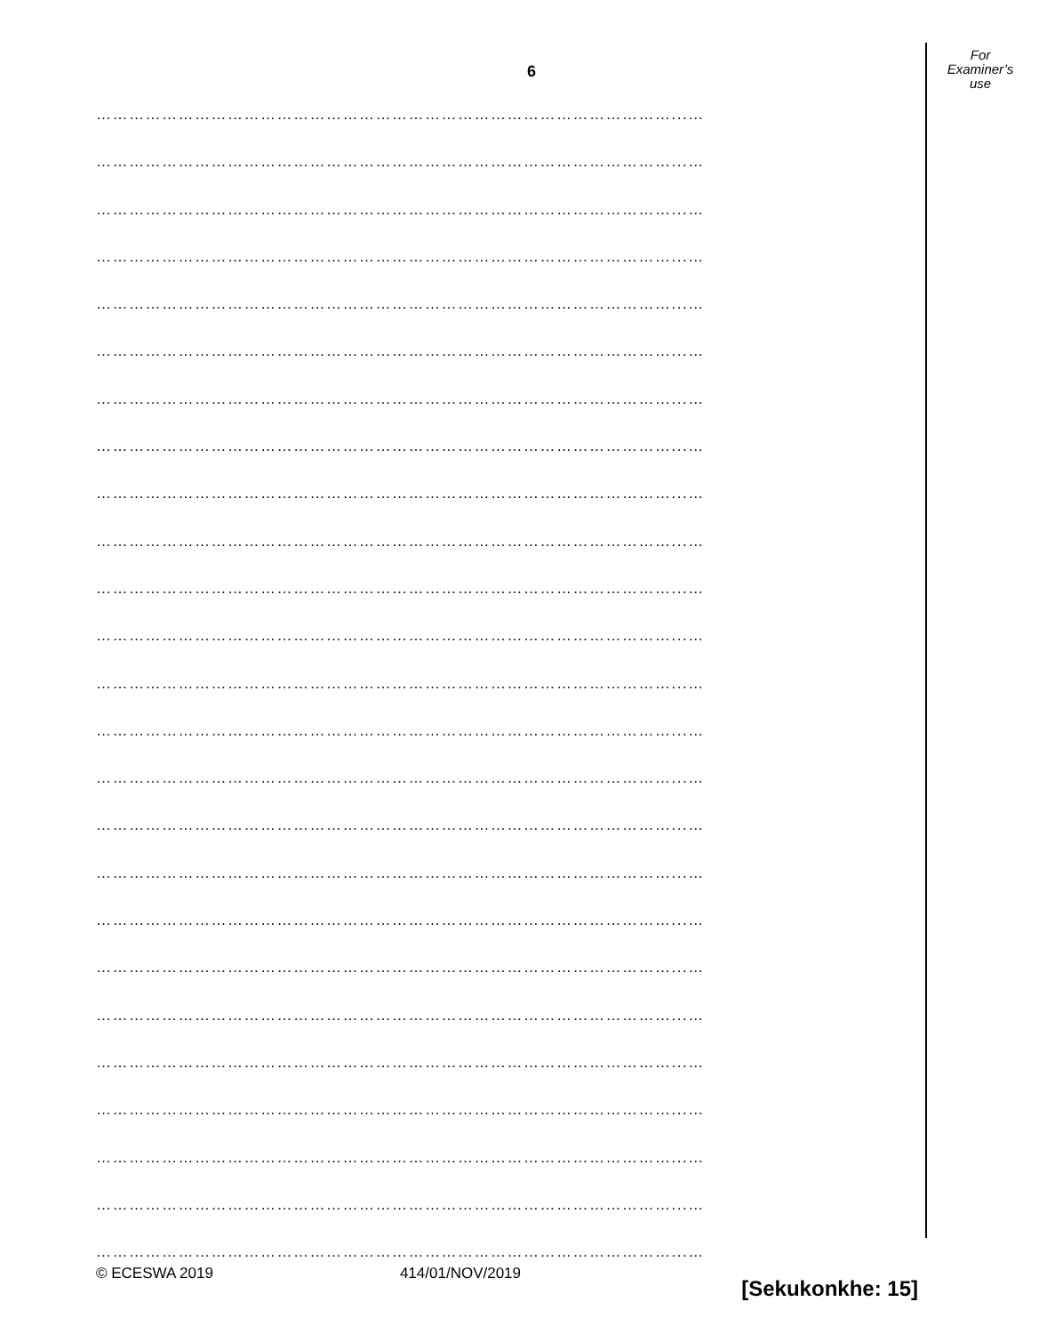For
Examiner’s
use
6
……………………………………………………………………………………………...…
……………………………………………………………………………………………...…
……………………………………………………………………………………………...…
……………………………………………………………………………………………...…
……………………………………………………………………………………………...…
……………………………………………………………………………………………...…
……………………………………………………………………………………………...…
……………………………………………………………………………………………...…
……………………………………………………………………………………………...…
……………………………………………………………………………………………...…
……………………………………………………………………………………………...…
……………………………………………………………………………………………...…
……………………………………………………………………………………………...…
……………………………………………………………………………………………...…
……………………………………………………………………………………………...…
……………………………………………………………………………………………...…
……………………………………………………………………………………………...…
……………………………………………………………………………………………...…
……………………………………………………………………………………………...…
……………………………………………………………………………………………...…
……………………………………………………………………………………………...…
……………………………………………………………………………………………...…
……………………………………………………………………………………………...…
……………………………………………………………………………………………...…
……………………………………………………………………………………………...…
[Sekukonkhe: 15]
© ECESWA 2019 414/01/NOV/2019